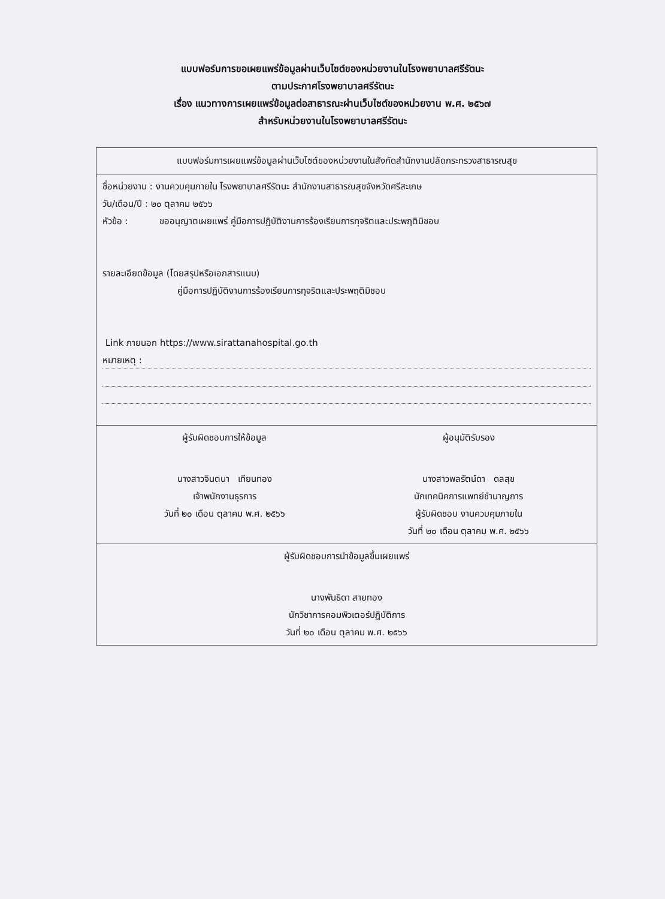แบบฟอร์มการขอเผยแพร่ข้อมูลผ่านเว็บไซต์ของหน่วยงานในโรงพยาบาลศรีรัตนะ
ตามประกาศโรงพยาบาลศรีรัตนะ
เรื่อง แนวทางการเผยแพร่ข้อมูลต่อสาธารณะผ่านเว็บไซต์ของหน่วยงาน พ.ศ. ๒๕๖๗
สำหรับหน่วยงานในโรงพยาบาลศรีรัตนะ
| แบบฟอร์มการเผยแพร่ข้อมูลผ่านเว็บไซต์ของหน่วยงานในสังกัดสำนักงานปลัดกระทรวงสาธารณสุข |
| ชื่อหน่วยงาน : งานควบคุมภายใน โรงพยาบาลศรีรัตนะ สำนักงานสาธารณสุขจังหวัดศรีสะเกษ วัน/เดือน/ปี : ๒๐ ตุลาคม ๒๕๖๖ หัวข้อ : ขออนุญาตเผยแพร่ คู่มือการปฏิบัติงานการร้องเรียนการทุจริตและประพฤติมิชอบ รายละเอียดข้อมูล (โดยสรุปหรือเอกสารแนบ) คู่มือการปฏิบัติงานการร้องเรียนการทุจริตและประพฤติมิชอบ Link ภายนอก https://www.sirattanahospital.go.th หมายเหตุ : |
| ผู้รับผิดชอบการให้ข้อมูล นางสาวจินตนา เทียนทอง เจ้าพนักงานธุรการ วันที่ ๒๐ เดือน ตุลาคม พ.ศ. ๒๕๖๖ ผู้อนุมัติรับรอง นางสาวพลรัตน์ดา ดลสุข นักเทคนิคการแพทย์ชำนาญการ ผู้รับผิดชอบ งานควบคุมภายใน วันที่ ๒๐ เดือน ตุลาคม พ.ศ. ๒๕๖๖ |
| ผู้รับผิดชอบการนำข้อมูลขึ้นเผยแพร่ นางพันธิดา สายทอง นักวิชาการคอมพิวเตอร์ปฏิบัติการ วันที่ ๒๐ เดือน ตุลาคม พ.ศ. ๒๕๖๖ |